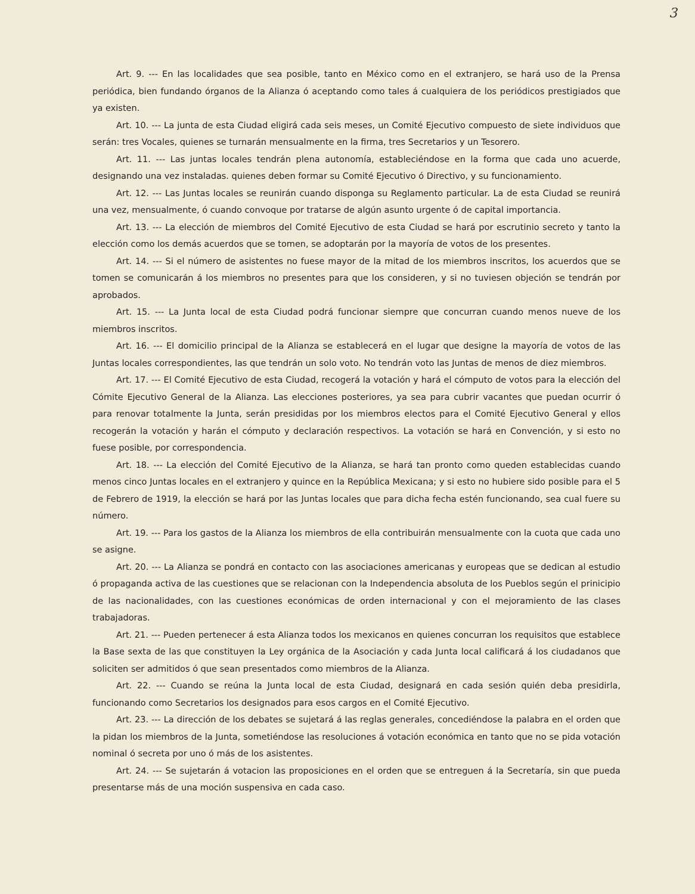3
Art. 9. --- En las localidades que sea posible, tanto en México como en el extranjero, se hará uso de la Prensa periódica, bien fundando órganos de la Alianza ó aceptando como tales á cualquiera de los periódicos prestigiados que ya existen.
Art. 10. --- La junta de esta Ciudad eligirá cada seis meses, un Comité Ejecutivo compuesto de siete individuos que serán: tres Vocales, quienes se turnarán mensualmente en la firma, tres Secretarios y un Tesorero.
Art. 11. --- Las juntas locales tendrán plena autonomía, estableciéndose en la forma que cada uno acuerde, designando una vez instaladas. quienes deben formar su Comité Ejecutivo ó Directivo, y su funcionamiento.
Art. 12. --- Las Juntas locales se reunirán cuando disponga su Reglamento particular. La de esta Ciudad se reunirá una vez, mensualmente, ó cuando convoque por tratarse de algún asunto urgente ó de capital importancia.
Art. 13. --- La elección de miembros del Comité Ejecutivo de esta Ciudad se hará por escrutinio secreto y tanto la elección como los demás acuerdos que se tomen, se adoptarán por la mayoría de votos de los presentes.
Art. 14. --- Si el número de asistentes no fuese mayor de la mitad de los miembros inscritos, los acuerdos que se tomen se comunicarán á los miembros no presentes para que los consideren, y si no tuviesen objeción se tendrán por aprobados.
Art. 15. --- La Junta local de esta Ciudad podrá funcionar siempre que concurran cuando menos nueve de los miembros inscritos.
Art. 16. --- El domicilio principal de la Alianza se establecerá en el lugar que designe la mayoría de votos de las Juntas locales correspondientes, las que tendrán un solo voto. No tendrán voto las Juntas de menos de diez miembros.
Art. 17. --- El Comité Ejecutivo de esta Ciudad, recogerá la votación y hará el cómputo de votos para la elección del Cómite Ejecutivo General de la Alianza. Las elecciones posteriores, ya sea para cubrir vacantes que puedan ocurrir ó para renovar totalmente la Junta, serán presididas por los miembros electos para el Comité Ejecutivo General y ellos recogerán la votación y harán el cómputo y declaración respectivos. La votación se hará en Convención, y si esto no fuese posible, por correspondencia.
Art. 18. --- La elección del Comité Ejecutivo de la Alianza, se hará tan pronto como queden establecidas cuando menos cinco Juntas locales en el extranjero y quince en la República Mexicana; y si esto no hubiere sido posible para el 5 de Febrero de 1919, la elección se hará por las Juntas locales que para dicha fecha estén funcionando, sea cual fuere su número.
Art. 19. --- Para los gastos de la Alianza los miembros de ella contribuirán mensualmente con la cuota que cada uno se asigne.
Art. 20. --- La Alianza se pondrá en contacto con las asociaciones americanas y europeas que se dedican al estudio ó propaganda activa de las cuestiones que se relacionan con la Independencia absoluta de los Pueblos según el prinicipio de las nacionalidades, con las cuestiones económicas de orden internacional y con el mejoramiento de las clases trabajadoras.
Art. 21. --- Pueden pertenecer á esta Alianza todos los mexicanos en quienes concurran los requisitos que establece la Base sexta de las que constituyen la Ley orgánica de la Asociación y cada Junta local calificará á los ciudadanos que soliciten ser admitidos ó que sean presentados como miembros de la Alianza.
Art. 22. --- Cuando se reúna la Junta local de esta Ciudad, designará en cada sesión quién deba presidirla, funcionando como Secretarios los designados para esos cargos en el Comité Ejecutivo.
Art. 23. --- La dirección de los debates se sujetará á las reglas generales, concediéndose la palabra en el orden que la pidan los miembros de la Junta, sometiéndose las resoluciones á votación económica en tanto que no se pida votación nominal ó secreta por uno ó más de los asistentes.
Art. 24. --- Se sujetarán á votacion las proposiciones en el orden que se entreguen á la Secretaría, sin que pueda presentarse más de una moción suspensiva en cada caso.